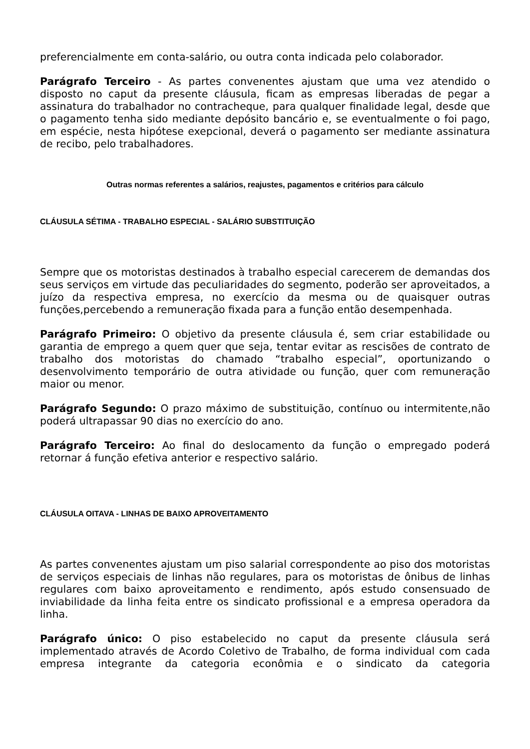preferencialmente em conta-salário, ou outra conta indicada pelo colaborador.
Parágrafo Terceiro - As partes convenentes ajustam que uma vez atendido o disposto no caput da presente cláusula, ficam as empresas liberadas de pegar a assinatura do trabalhador no contracheque, para qualquer finalidade legal, desde que o pagamento tenha sido mediante depósito bancário e, se eventualmente o foi pago, em espécie, nesta hipótese exepcional, deverá o pagamento ser mediante assinatura de recibo, pelo trabalhadores.
Outras normas referentes a salários, reajustes, pagamentos e critérios para cálculo
CLÁUSULA SÉTIMA - TRABALHO ESPECIAL - SALÁRIO SUBSTITUIÇÃO
Sempre que os motoristas destinados à trabalho especial carecerem de demandas dos seus serviços em virtude das peculiaridades do segmento, poderão ser aproveitados, a juízo da respectiva empresa, no exercício da mesma ou de quaisquer outras funções,percebendo a remuneração fixada para a função então desempenhada.
Parágrafo Primeiro: O objetivo da presente cláusula é, sem criar estabilidade ou garantia de emprego a quem quer que seja, tentar evitar as rescisões de contrato de trabalho dos motoristas do chamado “trabalho especial”, oportunizando o desenvolvimento temporário de outra atividade ou função, quer com remuneração maior ou menor.
Parágrafo Segundo: O prazo máximo de substituição, contínuo ou intermitente,não poderá ultrapassar 90 dias no exercício do ano.
Parágrafo Terceiro: Ao final do deslocamento da função o empregado poderá retornar á função efetiva anterior e respectivo salário.
CLÁUSULA OITAVA - LINHAS DE BAIXO APROVEITAMENTO
As partes convenentes ajustam um piso salarial correspondente ao piso dos motoristas de serviços especiais de linhas não regulares, para os motoristas de ônibus de linhas regulares com baixo aproveitamento e rendimento, após estudo consensuado de inviabilidade da linha feita entre os sindicato profissional e a empresa operadora da linha.
Parágrafo único: O piso estabelecido no caput da presente cláusula será implementado através de Acordo Coletivo de Trabalho, de forma individual com cada empresa integrante da categoria econômia e o sindicato da categoria